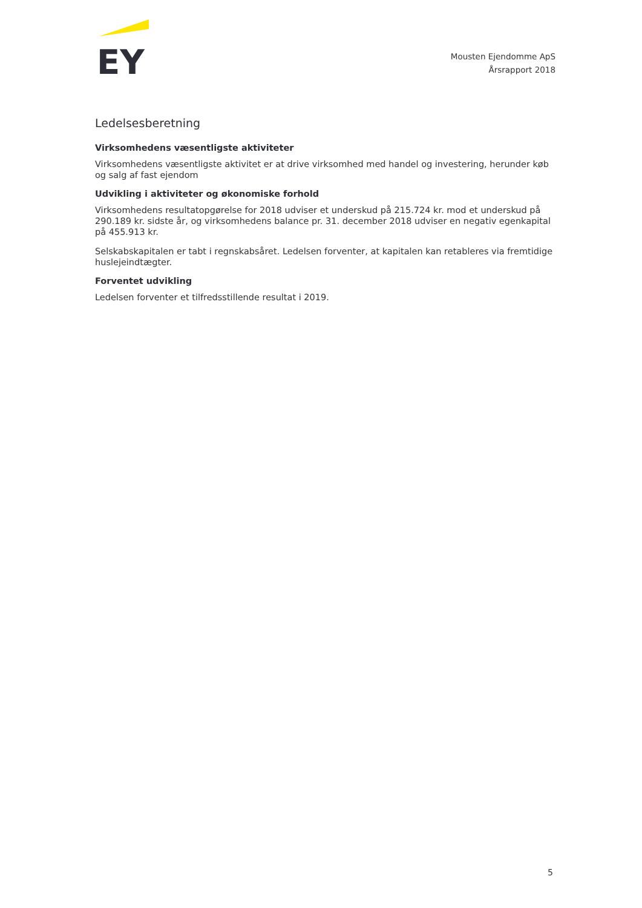EY
Mousten Ejendomme ApS
Årsrapport 2018
Ledelsesberetning
Virksomhedens væsentligste aktiviteter
Virksomhedens væsentligste aktivitet er at drive virksomhed med handel og investering, herunder køb og salg af fast ejendom
Udvikling i aktiviteter og økonomiske forhold
Virksomhedens resultatopgørelse for 2018 udviser et underskud på 215.724 kr. mod et underskud på 290.189 kr. sidste år, og virksomhedens balance pr. 31. december 2018 udviser en negativ egenkapital på 455.913 kr.
Selskabskapitalen er tabt i regnskabsåret. Ledelsen forventer, at kapitalen kan retableres via fremtidige huslejeindtægter.
Forventet udvikling
Ledelsen forventer et tilfredsstillende resultat i 2019.
5